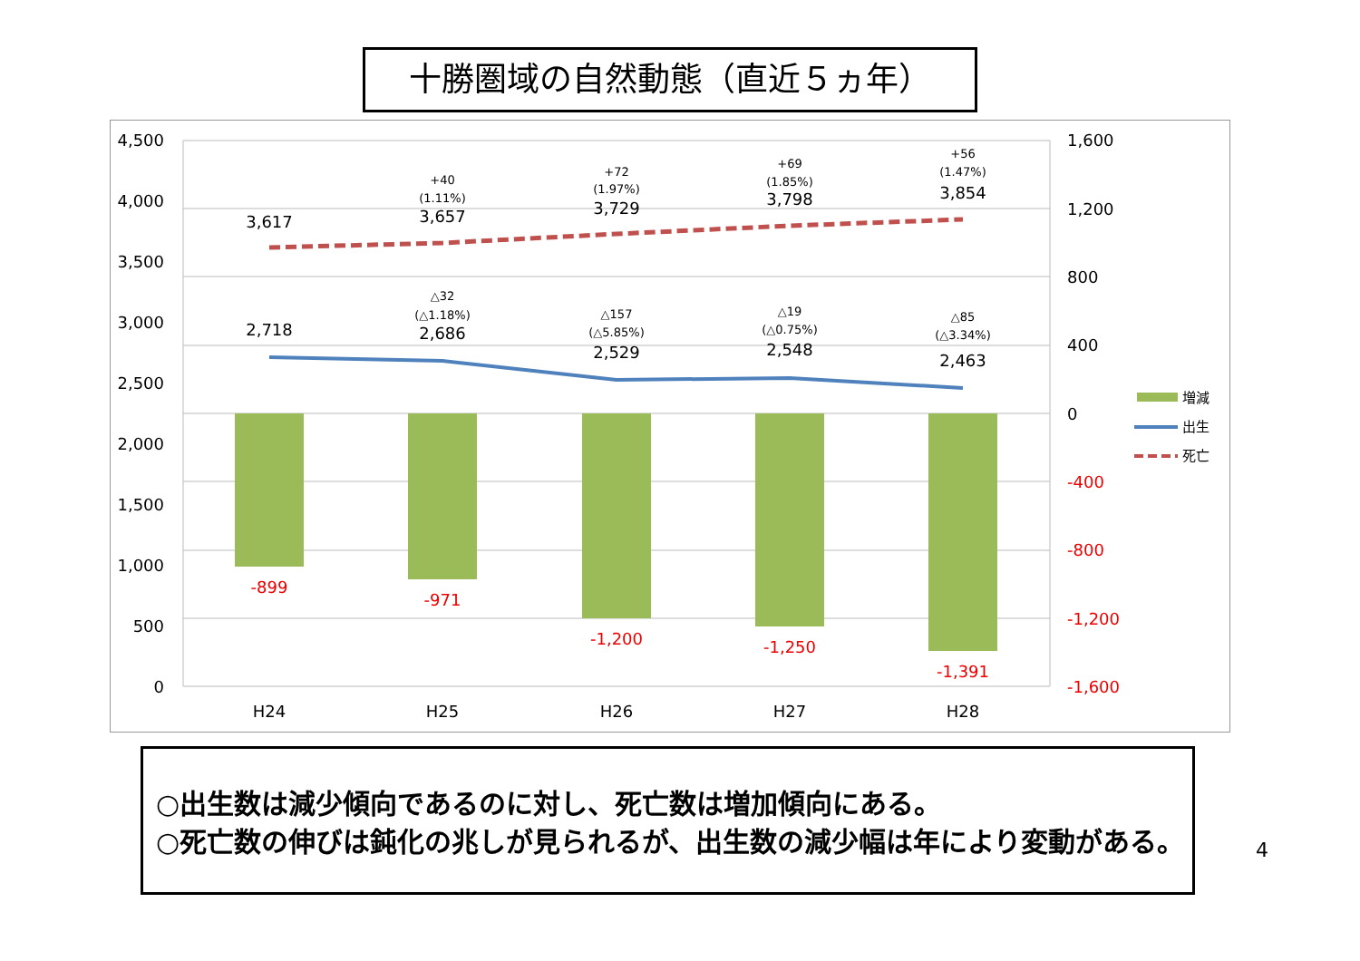十勝圏域の自然動態（直近５ヵ年）
4,500
4,000
3,500
3,000
2,500
2,000
1,500
1,000
500
0
1,600
1,200
800
400
0
-400
-800
-1,200
-1,600
H24
H25
H26
H27
H28
3,617
3,657
3,729
3,798
3,854
2,718
2,686
2,529
2,548
2,463
-899
-971
-1,200
-1,250
-1,391
+40
(1.11%)
+72
(1.97%)
+69
(1.85%)
+56
(1.47%)
△32
(△1.18%)
△157
(△5.85%)
△19
(△0.75%)
△85
(△3.34%)
増減
出生
死亡
○出生数は減少傾向であるのに対し、死亡数は増加傾向にある。
○死亡数の伸びは鈍化の兆しが見られるが、出生数の減少幅は年により変動がある。
4